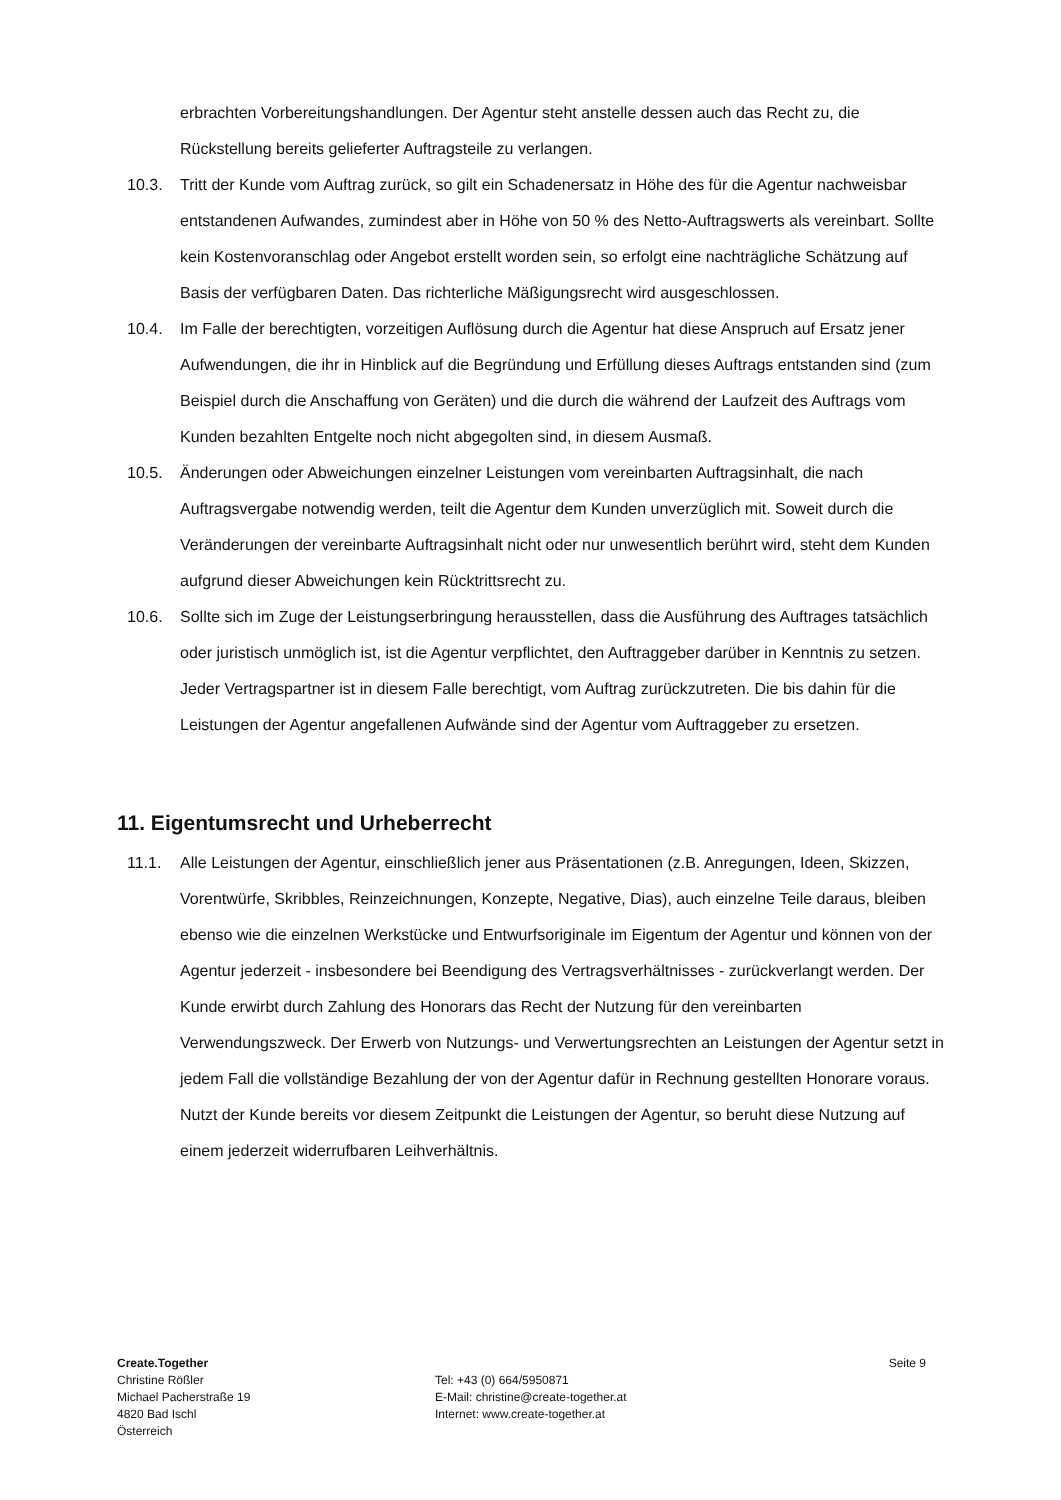erbrachten Vorbereitungshandlungen. Der Agentur steht anstelle dessen auch das Recht zu, die Rückstellung bereits gelieferter Auftragsteile zu verlangen.
10.3. Tritt der Kunde vom Auftrag zurück, so gilt ein Schadenersatz in Höhe des für die Agentur nachweisbar entstandenen Aufwandes, zumindest aber in Höhe von 50 % des Netto-Auftragswerts als vereinbart. Sollte kein Kostenvoranschlag oder Angebot erstellt worden sein, so erfolgt eine nachträgliche Schätzung auf Basis der verfügbaren Daten. Das richterliche Mäßigungsrecht wird ausgeschlossen.
10.4. Im Falle der berechtigten, vorzeitigen Auflösung durch die Agentur hat diese Anspruch auf Ersatz jener Aufwendungen, die ihr in Hinblick auf die Begründung und Erfüllung dieses Auftrags entstanden sind (zum Beispiel durch die Anschaffung von Geräten) und die durch die während der Laufzeit des Auftrags vom Kunden bezahlten Entgelte noch nicht abgegolten sind, in diesem Ausmaß.
10.5. Änderungen oder Abweichungen einzelner Leistungen vom vereinbarten Auftragsinhalt, die nach Auftragsvergabe notwendig werden, teilt die Agentur dem Kunden unverzüglich mit. Soweit durch die Veränderungen der vereinbarte Auftragsinhalt nicht oder nur unwesentlich berührt wird, steht dem Kunden aufgrund dieser Abweichungen kein Rücktrittsrecht zu.
10.6. Sollte sich im Zuge der Leistungserbringung herausstellen, dass die Ausführung des Auftrages tatsächlich oder juristisch unmöglich ist, ist die Agentur verpflichtet, den Auftraggeber darüber in Kenntnis zu setzen. Jeder Vertragspartner ist in diesem Falle berechtigt, vom Auftrag zurückzutreten. Die bis dahin für die Leistungen der Agentur angefallenen Aufwände sind der Agentur vom Auftraggeber zu ersetzen.
11. Eigentumsrecht und Urheberrecht
11.1. Alle Leistungen der Agentur, einschließlich jener aus Präsentationen (z.B. Anregungen, Ideen, Skizzen, Vorentwürfe, Skribbles, Reinzeichnungen, Konzepte, Negative, Dias), auch einzelne Teile daraus, bleiben ebenso wie die einzelnen Werkstücke und Entwurfsoriginale im Eigentum der Agentur und können von der Agentur jederzeit - insbesondere bei Beendigung des Vertragsverhältnisses - zurückverlangt werden. Der Kunde erwirbt durch Zahlung des Honorars das Recht der Nutzung für den vereinbarten Verwendungszweck. Der Erwerb von Nutzungs- und Verwertungsrechten an Leistungen der Agentur setzt in jedem Fall die vollständige Bezahlung der von der Agentur dafür in Rechnung gestellten Honorare voraus. Nutzt der Kunde bereits vor diesem Zeitpunkt die Leistungen der Agentur, so beruht diese Nutzung auf einem jederzeit widerrufbaren Leihverhältnis.
Create.Together
Christine Rößler
Michael Pacherstraße 19
4820 Bad Ischl
Österreich
Tel: +43 (0) 664/5950871
E-Mail: christine@create-together.at
Internet: www.create-together.at
Seite 9